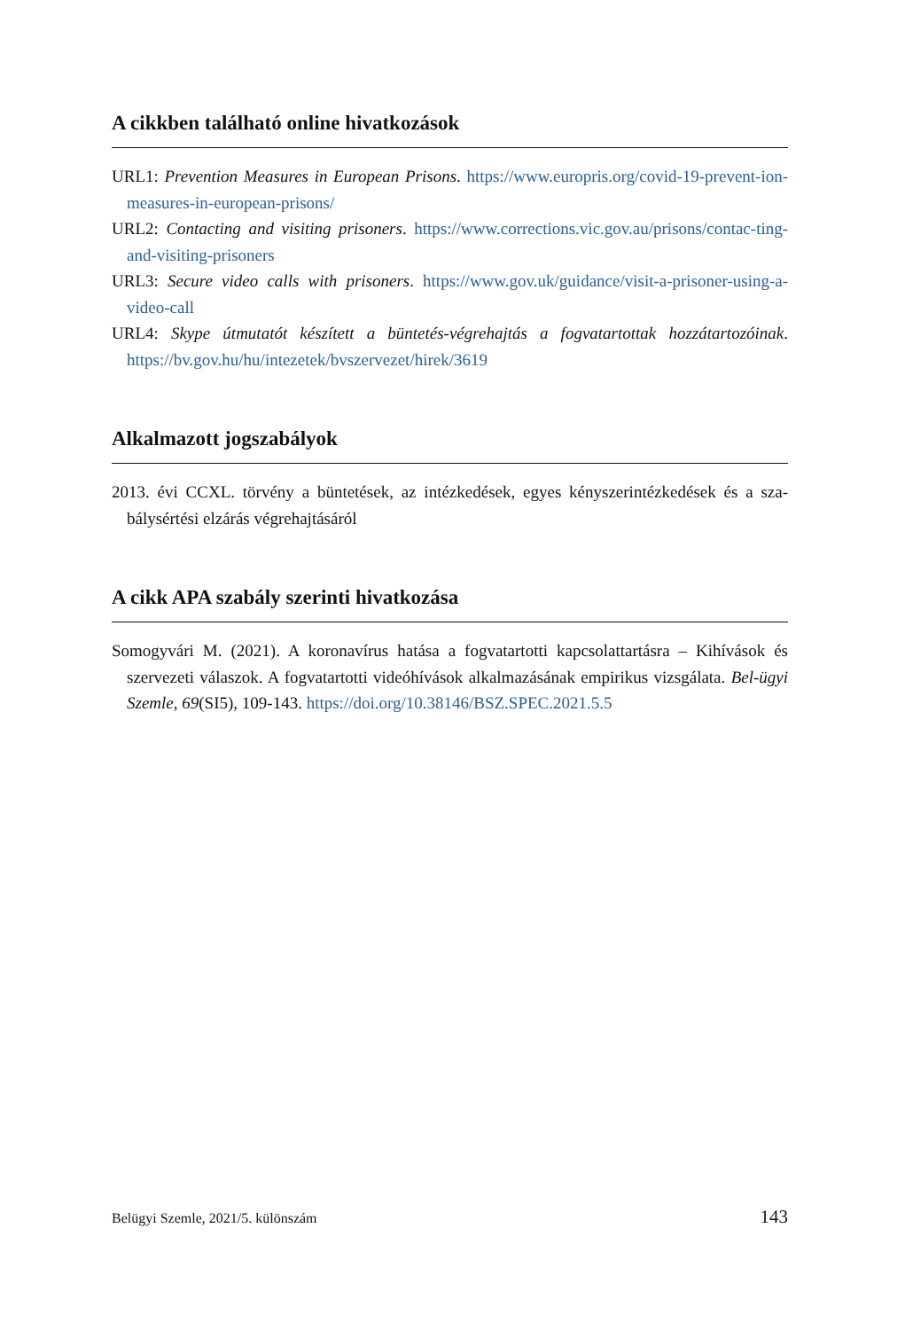A cikkben található online hivatkozások
URL1: Prevention Measures in European Prisons. https://www.europris.org/covid-19-prevent-ion-measures-in-european-prisons/
URL2: Contacting and visiting prisoners. https://www.corrections.vic.gov.au/prisons/contac-ting-and-visiting-prisoners
URL3: Secure video calls with prisoners. https://www.gov.uk/guidance/visit-a-prisoner-using-a-video-call
URL4: Skype útmutatót készített a büntetés-végrehajtás a fogvatartottak hozzátartozóinak. https://bv.gov.hu/hu/intezetek/bvszervezet/hirek/3619
Alkalmazott jogszabályok
2013. évi CCXL. törvény a büntetések, az intézkedések, egyes kényszerintézkedések és a sza-bálysértési elzárás végrehajtásáról
A cikk APA szabály szerinti hivatkozása
Somogyvári M. (2021). A koronavírus hatása a fogvatartotti kapcsolattartásra – Kihívások és szervezeti válaszok. A fogvatartotti videóhívások alkalmazásának empirikus vizsgálata. Bel-ügyi Szemle, 69(SI5), 109-143. https://doi.org/10.38146/BSZ.SPEC.2021.5.5
Belügyi Szemle, 2021/5. különszám 143